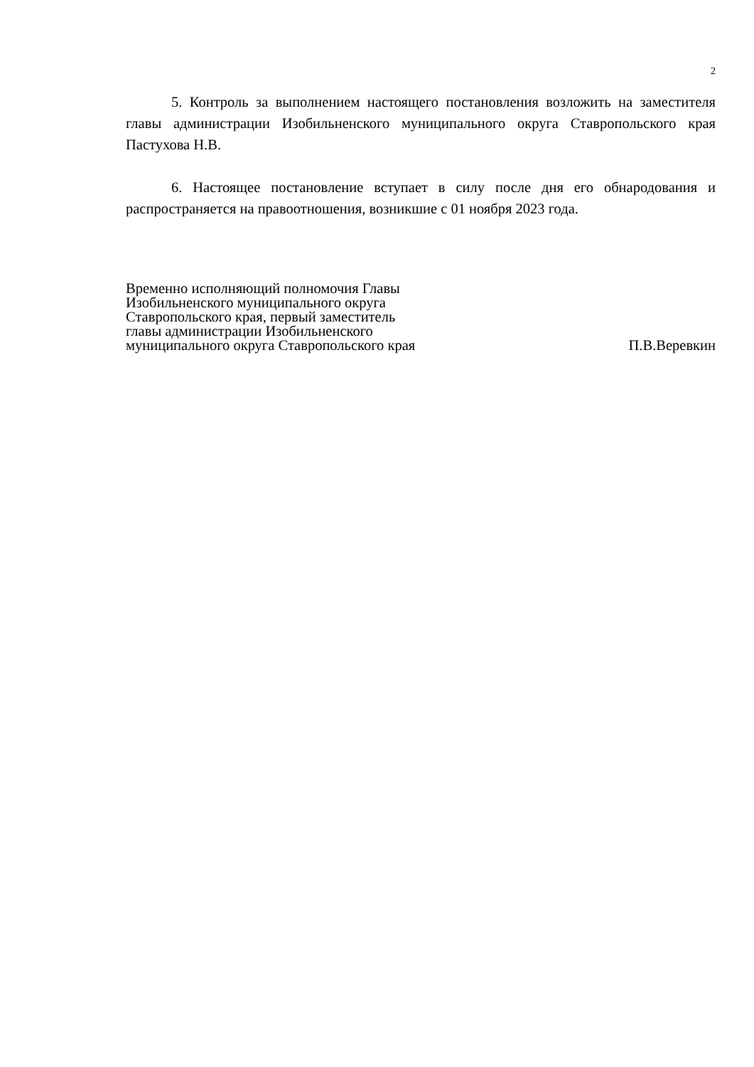2
5. Контроль за выполнением настоящего постановления возложить на заместителя главы администрации Изобильненского муниципального округа Ставропольского края Пастухова Н.В.
6. Настоящее постановление вступает в силу после дня его обнародования и распространяется на правоотношения, возникшие с 01 ноября 2023 года.
Временно исполняющий полномочия Главы
Изобильненского муниципального округа
Ставропольского края, первый заместитель
главы администрации Изобильненского
муниципального округа Ставропольского края
П.В.Веревкин